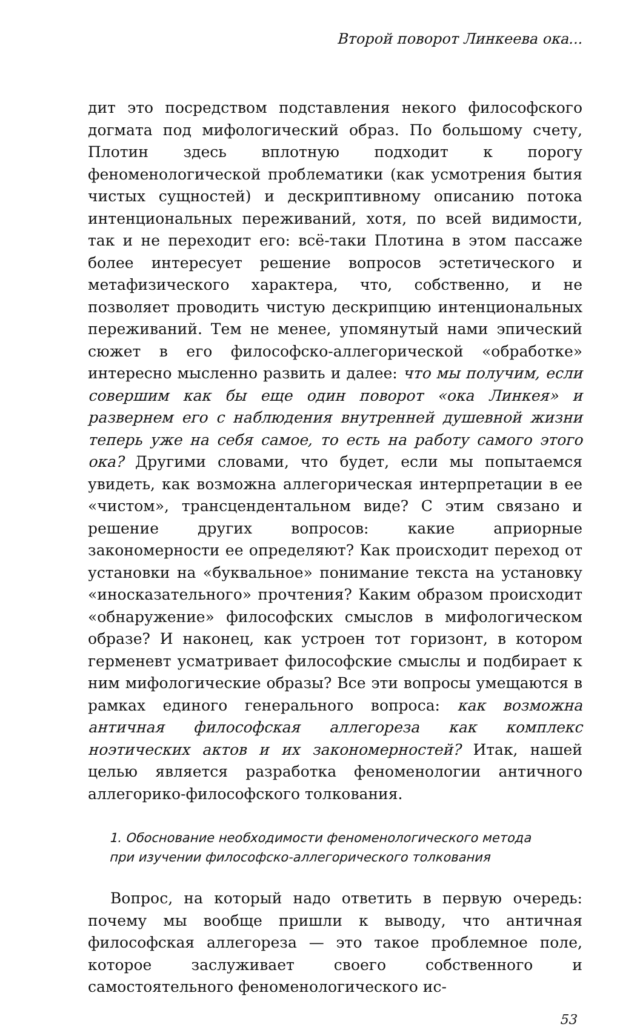Второй поворот Линкеева ока...
дит это посредством подставления некого философского догмата под мифологический образ. По большому счету, Плотин здесь вплотную подходит к порогу феноменологической проблематики (как усмотрения бытия чистых сущностей) и дескриптивному описанию потока интенциональных переживаний, хотя, по всей видимости, так и не переходит его: всё-таки Плотина в этом пассаже более интересует решение вопросов эстетического и метафизического характера, что, собственно, и не позволяет проводить чистую дескрипцию интенциональных переживаний. Тем не менее, упомянутый нами эпический сюжет в его философско-аллегорической «обработке» интересно мысленно развить и далее: что мы получим, если совершим как бы еще один поворот «ока Линкея» и развернем его с наблюдения внутренней душевной жизни теперь уже на себя самое, то есть на работу самого этого ока? Другими словами, что будет, если мы попытаемся увидеть, как возможна аллегорическая интерпретации в ее «чистом», трансцендентальном виде? С этим связано и решение других вопросов: какие априорные закономерности ее определяют? Как происходит переход от установки на «буквальное» понимание текста на установку «иносказательного» прочтения? Каким образом происходит «обнаружение» философских смыслов в мифологическом образе? И наконец, как устроен тот горизонт, в котором герменевт усматривает философские смыслы и подбирает к ним мифологические образы? Все эти вопросы умещаются в рамках единого генерального вопроса: как возможна античная философская аллегореза как комплекс ноэтических актов и их закономерностей? Итак, нашей целью является разработка феноменологии античного аллегорико-философского толкования.
1. Обоснование необходимости феноменологического метода
при изучении философско-аллегорического толкования
Вопрос, на который надо ответить в первую очередь: почему мы вообще пришли к выводу, что античная философская аллегореза — это такое проблемное поле, которое заслуживает своего собственного и самостоятельного феноменологического ис-
53